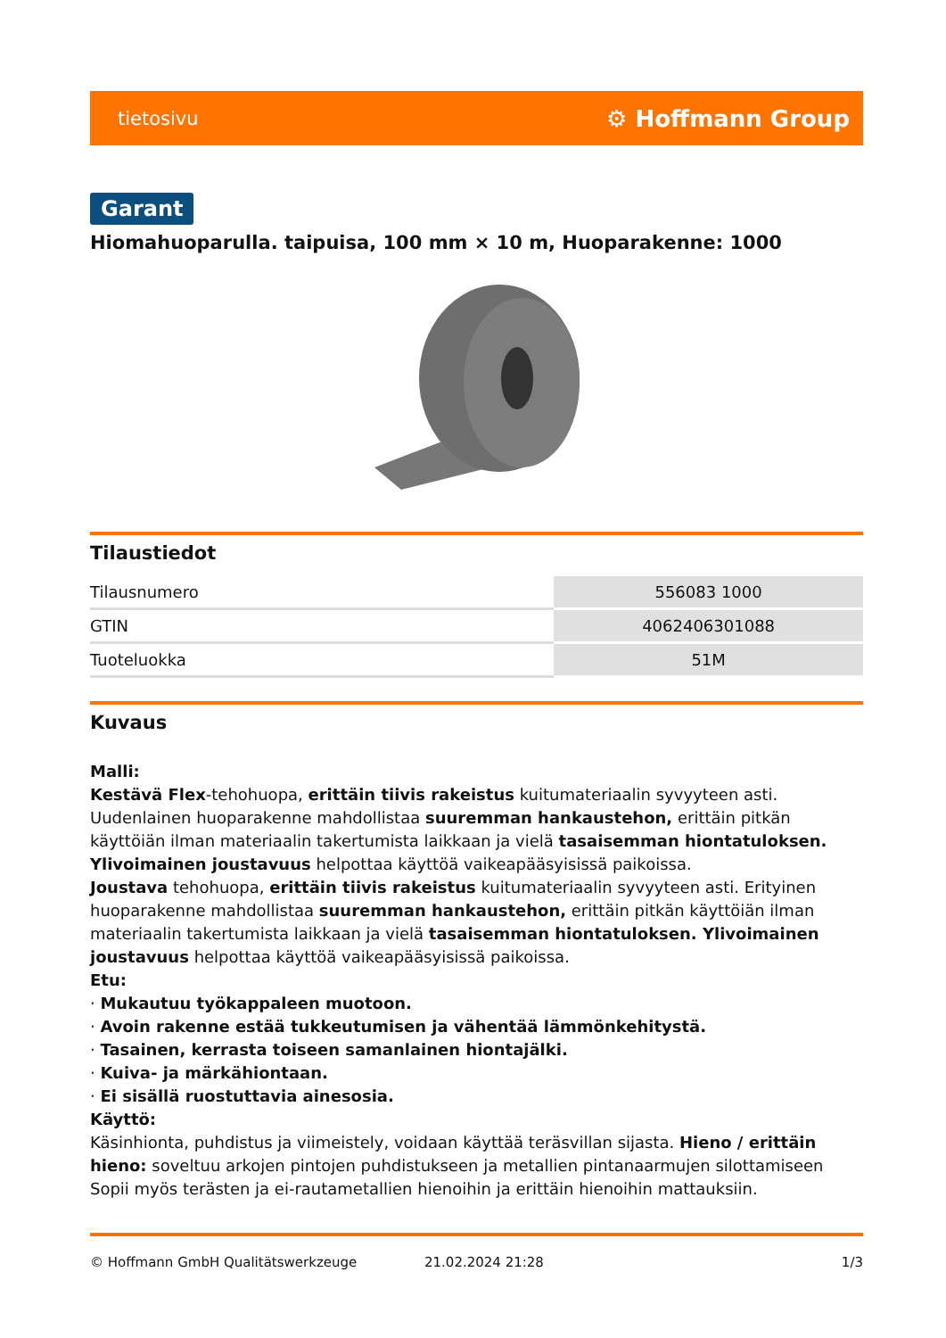tietosivu ⚙ Hoffmann Group
Garant
Hiomahuoparulla. taipuisa, 100 mm × 10 m, Huoparakenne: 1000
Tilaustiedot
| Tilausnumero | 556083 1000 |
| GTIN | 4062406301088 |
| Tuoteluokka | 51M |
Kuvaus
Malli:
Kestävä Flex-tehohuopa, erittäin tiivis rakeistus kuitumateriaalin syvyyteen asti. Uudenlainen huoparakenne mahdollistaa suuremman hankaustehon, erittäin pitkän käyttöiän ilman materiaalin takertumista laikkaan ja vielä tasaisemman hiontatuloksen. Ylivoimainen joustavuus helpottaa käyttöä vaikeapääsyisissä paikoissa.
Joustava tehohuopa, erittäin tiivis rakeistus kuitumateriaalin syvyyteen asti. Erityinen huoparakenne mahdollistaa suuremman hankaustehon, erittäin pitkän käyttöiän ilman materiaalin takertumista laikkaan ja vielä tasaisemman hiontatuloksen. Ylivoimainen joustavuus helpottaa käyttöä vaikeapääsyisissä paikoissa.
Etu:
· Mukautuu työkappaleen muotoon.
· Avoin rakenne estää tukkeutumisen ja vähentää lämmönkehitystä.
· Tasainen, kerrasta toiseen samanlainen hiontajälki.
· Kuiva- ja märkähiontaan.
· Ei sisällä ruostuttavia ainesosia.
Käyttö:
Käsinhionta, puhdistus ja viimeistely, voidaan käyttää teräsvillan sijasta. Hieno / erittäin hieno: soveltuu arkojen pintojen puhdistukseen ja metallien pintanaarmujen silottamiseen Sopii myös terästen ja ei-rautametallien hienoihin ja erittäin hienoihin mattauksiin.
© Hoffmann GmbH Qualitätswerkzeuge 21.02.2024 21:28 1/3